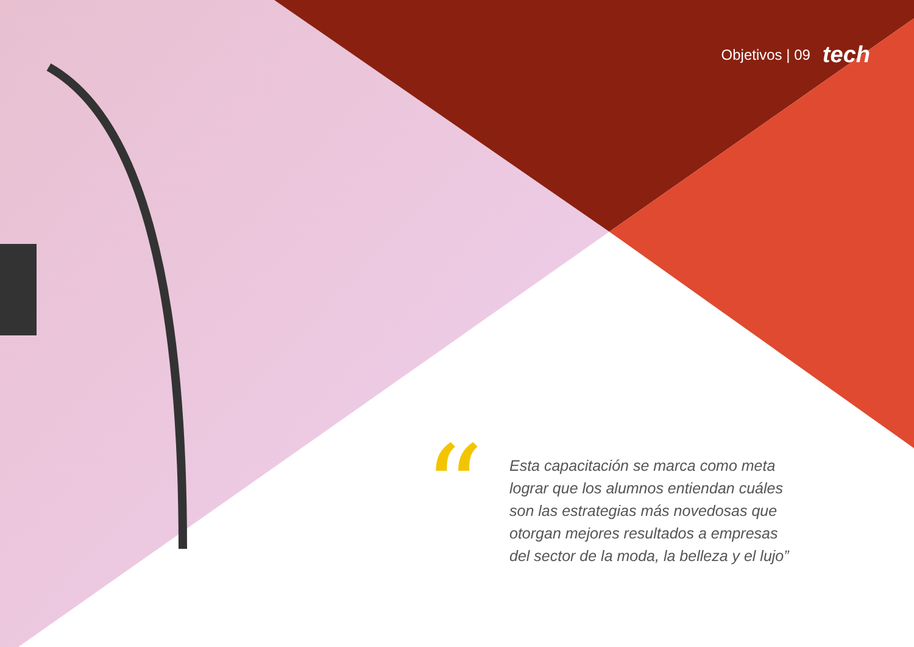Objetivos | 09 tech
“
Esta capacitación se marca como meta lograr que los alumnos entiendan cuáles son las estrategias más novedosas que otorgan mejores resultados a empresas del sector de la moda, la belleza y el lujo”